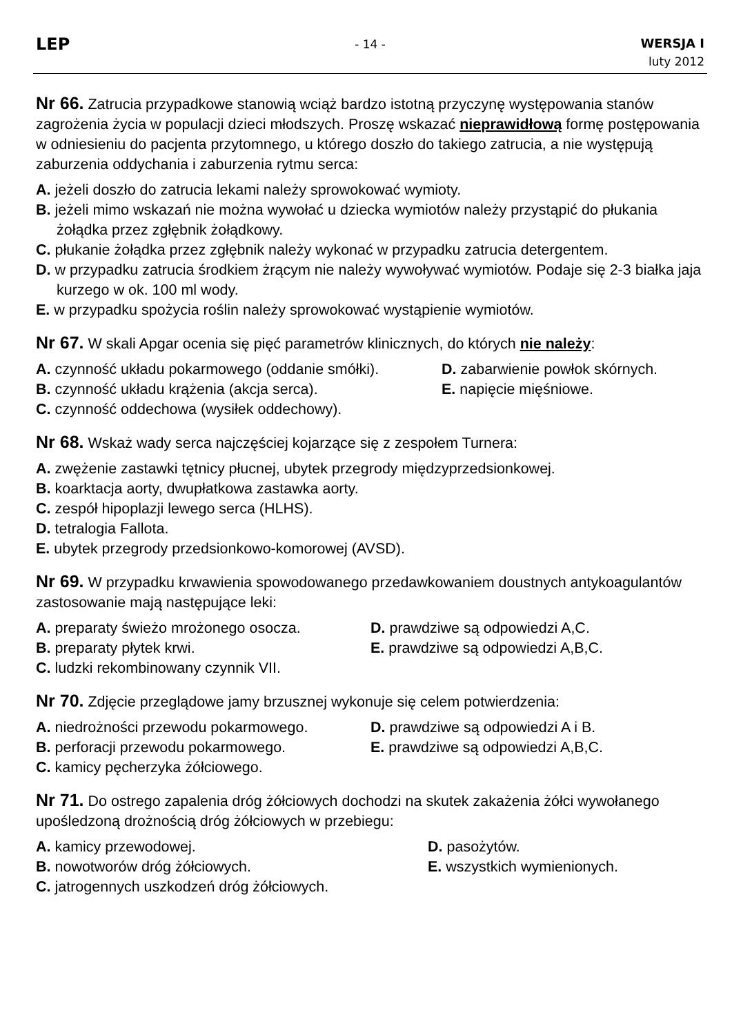LEP
- 14 -
WERSJA I
luty 2012
Nr 66. Zatrucia przypadkowe stanowią wciąż bardzo istotną przyczynę występowania stanów zagrożenia życia w populacji dzieci młodszych. Proszę wskazać nieprawidłową formę postępowania w odniesieniu do pacjenta przytomnego, u którego doszło do takiego zatrucia, a nie występują zaburzenia oddychania i zaburzenia rytmu serca:
A. jeżeli doszło do zatrucia lekami należy sprowokować wymioty.
B. jeżeli mimo wskazań nie można wywołać u dziecka wymiotów należy przystąpić do płukania żołądka przez zgłębnik żołądkowy.
C. płukanie żołądka przez zgłębnik należy wykonać w przypadku zatrucia detergentem.
D. w przypadku zatrucia środkiem żrącym nie należy wywoływać wymiotów. Podaje się 2-3 białka jaja kurzego w ok. 100 ml wody.
E. w przypadku spożycia roślin należy sprowokować wystąpienie wymiotów.
Nr 67. W skali Apgar ocenia się pięć parametrów klinicznych, do których nie należy:
A. czynność układu pokarmowego (oddanie smółki).
D. zabarwienie powłok skórnych.
B. czynność układu krążenia (akcja serca).
E. napięcie mięśniowe.
C. czynność oddechowa (wysiłek oddechowy).
Nr 68. Wskaż wady serca najczęściej kojarzące się z zespołem Turnera:
A. zwężenie zastawki tętnicy płucnej, ubytek przegrody międzyprzedsionkowej.
B. koarktacja aorty, dwupłatkowa zastawka aorty.
C. zespół hipoplazji lewego serca (HLHS).
D. tetralogia Fallota.
E. ubytek przegrody przedsionkowo-komorowej (AVSD).
Nr 69. W przypadku krwawienia spowodowanego przedawkowaniem doustnych antykoagulantów zastosowanie mają następujące leki:
A. preparaty świeżo mrożonego osocza.
D. prawdziwe są odpowiedzi A,C.
B. preparaty płytek krwi.
E. prawdziwe są odpowiedzi A,B,C.
C. ludzki rekombinowany czynnik VII.
Nr 70. Zdjęcie przeglądowe jamy brzusznej wykonuje się celem potwierdzenia:
A. niedrożności przewodu pokarmowego.
D. prawdziwe są odpowiedzi A i B.
B. perforacji przewodu pokarmowego.
E. prawdziwe są odpowiedzi A,B,C.
C. kamicy pęcherzyka żółciowego.
Nr 71. Do ostrego zapalenia dróg żółciowych dochodzi na skutek zakażenia żółci wywołanego upośledzoną drożnością dróg żółciowych w przebiegu:
A. kamicy przewodowej.
D. pasożytów.
B. nowotworów dróg żółciowych.
E. wszystkich wymienionych.
C. jatrogennych uszkodzeń dróg żółciowych.